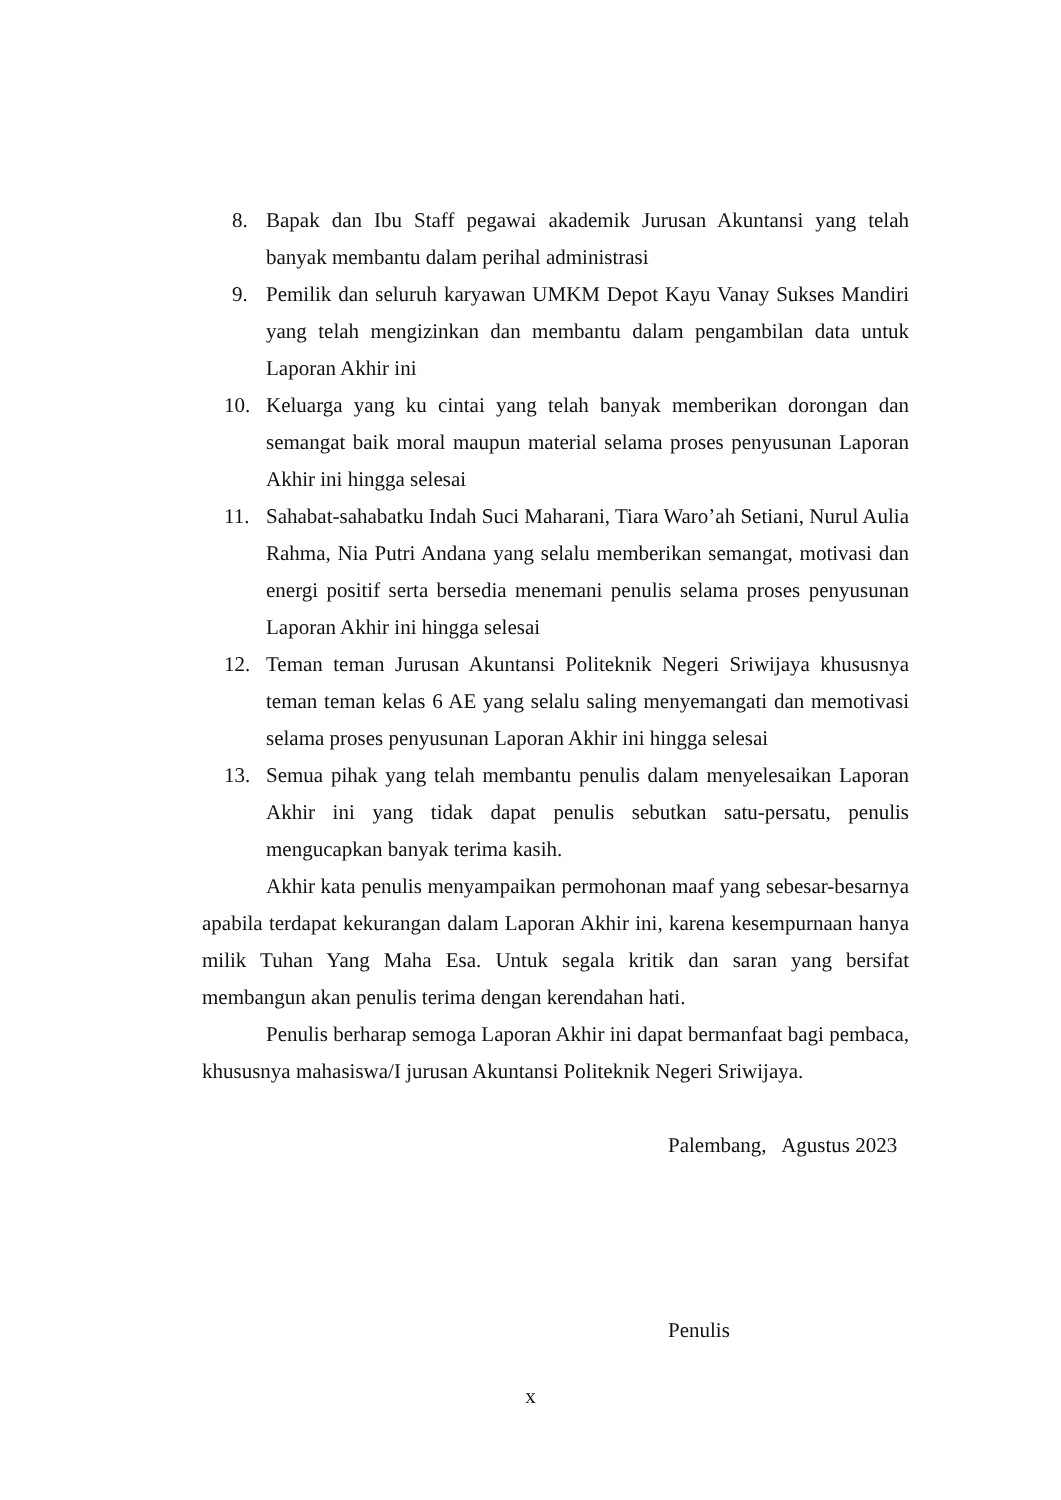8. Bapak dan Ibu Staff pegawai akademik Jurusan Akuntansi yang telah banyak membantu dalam perihal administrasi
9. Pemilik dan seluruh karyawan UMKM Depot Kayu Vanay Sukses Mandiri yang telah mengizinkan dan membantu dalam pengambilan data untuk Laporan Akhir ini
10. Keluarga yang ku cintai yang telah banyak memberikan dorongan dan semangat baik moral maupun material selama proses penyusunan Laporan Akhir ini hingga selesai
11. Sahabat-sahabatku Indah Suci Maharani, Tiara Waro’ah Setiani, Nurul Aulia Rahma, Nia Putri Andana yang selalu memberikan semangat, motivasi dan energi positif serta bersedia menemani penulis selama proses penyusunan Laporan Akhir ini hingga selesai
12. Teman teman Jurusan Akuntansi Politeknik Negeri Sriwijaya khususnya teman teman kelas 6 AE yang selalu saling menyemangati dan memotivasi selama proses penyusunan Laporan Akhir ini hingga selesai
13. Semua pihak yang telah membantu penulis dalam menyelesaikan Laporan Akhir ini yang tidak dapat penulis sebutkan satu-persatu, penulis mengucapkan banyak terima kasih.
Akhir kata penulis menyampaikan permohonan maaf yang sebesar-besarnya apabila terdapat kekurangan dalam Laporan Akhir ini, karena kesempurnaan hanya milik Tuhan Yang Maha Esa. Untuk segala kritik dan saran yang bersifat membangun akan penulis terima dengan kerendahan hati.
Penulis berharap semoga Laporan Akhir ini dapat bermanfaat bagi pembaca, khususnya mahasiswa/I jurusan Akuntansi Politeknik Negeri Sriwijaya.
Palembang, Agustus 2023
Penulis
x